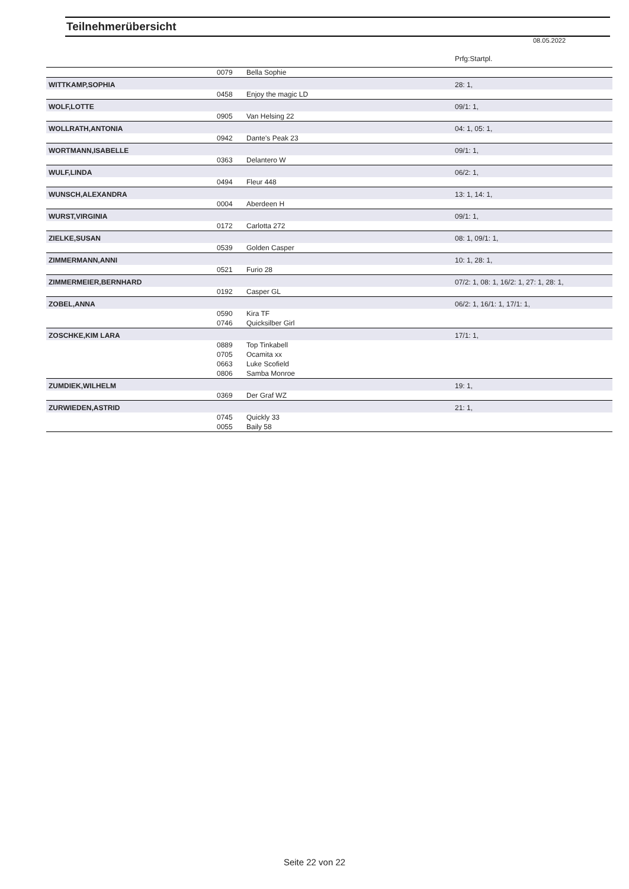Teilnehmerübersicht
08.05.2022
Prfg:Startpl.
| | 0079 | Bella Sophie | |
| WITTKAMP,SOPHIA | | | 28: 1, |
| | 0458 | Enjoy the magic LD | |
| WOLF,LOTTE | | | 09/1: 1, |
| | 0905 | Van Helsing 22 | |
| WOLLRATH,ANTONIA | | | 04: 1, 05: 1, |
| | 0942 | Dante's Peak 23 | |
| WORTMANN,ISABELLE | | | 09/1: 1, |
| | 0363 | Delantero W | |
| WULF,LINDA | | | 06/2: 1, |
| | 0494 | Fleur 448 | |
| WUNSCH,ALEXANDRA | | | 13: 1, 14: 1, |
| | 0004 | Aberdeen H | |
| WURST,VIRGINIA | | | 09/1: 1, |
| | 0172 | Carlotta 272 | |
| ZIELKE,SUSAN | | | 08: 1, 09/1: 1, |
| | 0539 | Golden Casper | |
| ZIMMERMANN,ANNI | | | 10: 1, 28: 1, |
| | 0521 | Furio 28 | |
| ZIMMERMEIER,BERNHARD | | | 07/2: 1, 08: 1, 16/2: 1, 27: 1, 28: 1, |
| | 0192 | Casper GL | |
| ZOBEL,ANNA | | | 06/2: 1, 16/1: 1, 17/1: 1, |
| | 0590 | Kira TF | |
| | 0746 | Quicksilber Girl | |
| ZOSCHKE,KIM LARA | | | 17/1: 1, |
| | 0889 | Top Tinkabell | |
| | 0705 | Ocamita xx | |
| | 0663 | Luke Scofield | |
| | 0806 | Samba Monroe | |
| ZUMDIEK,WILHELM | | | 19: 1, |
| | 0369 | Der Graf WZ | |
| ZURWIEDEN,ASTRID | | | 21: 1, |
| | 0745 | Quickly 33 | |
| | 0055 | Baily 58 | |
Seite 22 von 22